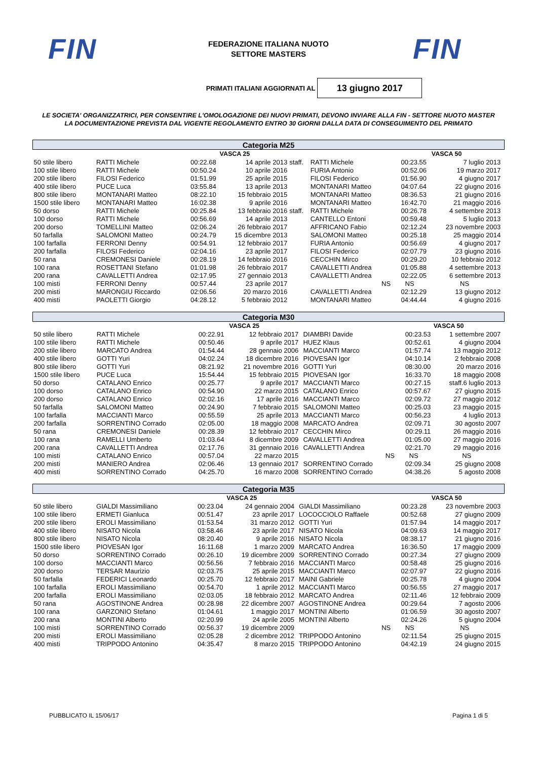FIN
FEDERAZIONE ITALIANA NUOTO
SETTORE MASTERS
FIN
PRIMATI ITALIANI AGGIORNATI AL
13 giugno 2017
LE SOCIETA' ORGANIZZATRICI, PER CONSENTIRE L'OMOLOGAZIONE DEI NUOVI PRIMATI, DEVONO INVIARE ALLA FIN - SETTORE NUOTO MASTER LA DOCUMENTAZIONE PREVISTA DAL VIGENTE REGOLAMENTO ENTRO 30 GIORNI DALLA DATA DI CONSEGUIMENTO DEL PRIMATO
| Categoria M25 | | | | | | | | |
| | | VASCA 25 | | | | VASCA 50 | | |
| 50 stile libero | RATTI Michele | 00:22.68 | 14 aprile 2013 | staff. | RATTI Michele | 00:23.55 | 7 luglio 2013 | |
| 100 stile libero | RATTI Michele | 00:50.24 | 10 aprile 2016 | | FURIA Antonio | 00:52.06 | 19 marzo 2017 | |
| 200 stile libero | FILOSI Federico | 01:51.99 | 25 aprile 2015 | | FILOSI Federico | 01:56.90 | 4 giugno 2017 | |
| 400 stile libero | PUCE Luca | 03:55.84 | 13 aprile 2013 | | MONTANARI Matteo | 04:07.64 | 22 giugno 2016 | |
| 800 stile libero | MONTANARI Matteo | 08:22.10 | 15 febbraio 2015 | | MONTANARI Matteo | 08:36.53 | 21 giugno 2016 | |
| 1500 stile libero | MONTANARI Matteo | 16:02.38 | 9 aprile 2016 | | MONTANARI Matteo | 16:42.70 | 21 maggio 2016 | |
| 50 dorso | RATTI Michele | 00:25.84 | 13 febbraio 2016 | staff. | RATTI Michele | 00:26.78 | 4 settembre 2013 | |
| 100 dorso | RATTI Michele | 00:56.69 | 14 aprile 2013 | | CANTELLO Entoni | 00:59.48 | 5 luglio 2013 | |
| 200 dorso | TOMELLINI Matteo | 02:06.24 | 26 febbraio 2017 | | AFFRICANO Fabio | 02:12.24 | 23 novembre 2003 | |
| 50 farfalla | SALOMONI Matteo | 00:24.79 | 15 dicembre 2013 | | SALOMONI Matteo | 00:25.18 | 25 maggio 2014 | |
| 100 farfalla | FERRONI Denny | 00:54.91 | 12 febbraio 2017 | | FURIA Antonio | 00:56.69 | 4 giugno 2017 | |
| 200 farfalla | FILOSI Federico | 02:04.16 | 23 aprile 2017 | | FILOSI Federico | 02:07.79 | 23 giugno 2016 | |
| 50 rana | CREMONESI Daniele | 00:28.19 | 14 febbraio 2016 | | CECCHIN Mirco | 00:29.20 | 10 febbraio 2012 | |
| 100 rana | ROSETTANI Stefano | 01:01.98 | 26 febbraio 2017 | | CAVALLETTI Andrea | 01:05.88 | 4 settembre 2013 | |
| 200 rana | CAVALLETTI Andrea | 02:17.95 | 27 gennaio 2013 | | CAVALLETTI Andrea | 02:22.05 | 6 settembre 2013 | |
| 100 misti | FERRONI Denny | 00:57.44 | 23 aprile 2017 | | NS | NS | NS | |
| 200 misti | MARONGIU Riccardo | 02:06.56 | 20 marzo 2016 | | CAVALLETTI Andrea | 02:12.29 | 13 giugno 2012 | |
| 400 misti | PAOLETTI Giorgio | 04:28.12 | 5 febbraio 2012 | | MONTANARI Matteo | 04:44.44 | 4 giugno 2016 | |
| Categoria M30 | | | | | | | | |
| | | VASCA 25 | | | | VASCA 50 | | |
| 50 stile libero | RATTI Michele | 00:22.91 | 12 febbraio 2017 | | DIAMBRI Davide | 00:23.53 | 1 settembre 2007 | |
| 100 stile libero | RATTI Michele | 00:50.46 | 9 aprile 2017 | | HUEZ Klaus | 00:52.61 | 4 giugno 2004 | |
| 200 stile libero | MARCATO Andrea | 01:54.44 | 28 gennaio 2006 | | MACCIANTI Marco | 01:57.74 | 13 maggio 2012 | |
| 400 stile libero | GOTTI Yuri | 04:02.24 | 18 dicembre 2016 | | PIOVESAN Igor | 04:10.14 | 2 febbraio 2008 | |
| 800 stile libero | GOTTI Yuri | 08:21.92 | 21 novembre 2016 | | GOTTI Yuri | 08:30.00 | 20 marzo 2016 | |
| 1500 stile libero | PUCE Luca | 15:54.44 | 15 febbraio 2015 | | PIOVESAN Igor | 16:33.70 | 18 maggio 2008 | |
| 50 dorso | CATALANO Enrico | 00:25.77 | 9 aprile 2017 | | MACCIANTI Marco | 00:27.15 | staff.6 luglio 2013 | |
| 100 dorso | CATALANO Enrico | 00:54.90 | 22 marzo 2015 | | CATALANO Enrico | 00:57.67 | 27 giugno 2015 | |
| 200 dorso | CATALANO Enrico | 02:02.16 | 17 aprile 2016 | | MACCIANTI Marco | 02:09.72 | 27 maggio 2012 | |
| 50 farfalla | SALOMONI Matteo | 00:24.90 | 7 febbraio 2015 | | SALOMONI Matteo | 00:25.03 | 23 maggio 2015 | |
| 100 farfalla | MACCIANTI Marco | 00:55.59 | 25 aprile 2013 | | MACCIANTI Marco | 00:56.23 | 4 luglio 2013 | |
| 200 farfalla | SORRENTINO Corrado | 02:05.00 | 18 maggio 2008 | | MARCATO Andrea | 02:09.71 | 30 agosto 2007 | |
| 50 rana | CREMONESI Daniele | 00:28.39 | 12 febbraio 2017 | | CECCHIN Mirco | 00:29.11 | 26 maggio 2016 | |
| 100 rana | RAMELLI Umberto | 01:03.64 | 8 dicembre 2009 | | CAVALLETTI Andrea | 01:05.00 | 27 maggio 2016 | |
| 200 rana | CAVALLETTI Andrea | 02:17.76 | 31 gennaio 2016 | | CAVALLETTI Andrea | 02:21.70 | 29 maggio 2016 | |
| 100 misti | CATALANO Enrico | 00:57.04 | 22 marzo 2015 | | NS | NS | NS | |
| 200 misti | MANIERO Andrea | 02:06.46 | 13 gennaio 2017 | | SORRENTINO Corrado | 02:09.34 | 25 giugno 2008 | |
| 400 misti | SORRENTINO Corrado | 04:25.70 | 16 marzo 2008 | | SORRENTINO Corrado | 04:38.26 | 5 agosto 2008 | |
| Categoria M35 | | | | | | | | |
| | | VASCA 25 | | | | VASCA 50 | | |
| 50 stile libero | GIALDI Massimiliano | 00:23.04 | 24 gennaio 2004 | | GIALDI Massimiliano | 00:23.28 | 23 novembre 2003 | |
| 100 stile libero | ERMETI Gianluca | 00:51.47 | 23 aprile 2017 | | LOCOCCIOLO Raffaele | 00:52.68 | 27 giugno 2009 | |
| 200 stile libero | EROLI Massimiliano | 01:53.54 | 31 marzo 2012 | | GOTTI Yuri | 01:57.94 | 14 maggio 2017 | |
| 400 stile libero | NISATO Nicola | 03:58.46 | 23 aprile 2017 | | NISATO Nicola | 04:09.63 | 14 maggio 2017 | |
| 800 stile libero | NISATO Nicola | 08:20.40 | 9 aprile 2016 | | NISATO Nicola | 08:38.17 | 21 giugno 2016 | |
| 1500 stile libero | PIOVESAN Igor | 16:11.68 | 1 marzo 2009 | | MARCATO Andrea | 16:36.50 | 17 maggio 2009 | |
| 50 dorso | SORRENTINO Corrado | 00:26.10 | 19 dicembre 2009 | | SORRENTINO Corrado | 00:27.34 | 27 giugno 2009 | |
| 100 dorso | MACCIANTI Marco | 00:56.56 | 7 febbraio 2016 | | MACCIANTI Marco | 00:58.48 | 25 giugno 2016 | |
| 200 dorso | TERSAR Maurizio | 02:03.75 | 25 aprile 2015 | | MACCIANTI Marco | 02:07.97 | 22 giugno 2016 | |
| 50 farfalla | FEDERICI Leonardo | 00:25.70 | 12 febbraio 2017 | | MAINI Gabriele | 00:25.78 | 4 giugno 2004 | |
| 100 farfalla | EROLI Massimiliano | 00:54.70 | 1 aprile 2012 | | MACCIANTI Marco | 00:56.55 | 27 maggio 2017 | |
| 200 farfalla | EROLI Massimiliano | 02:03.05 | 18 febbraio 2012 | | MARCATO Andrea | 02:11.46 | 12 febbraio 2009 | |
| 50 rana | AGOSTINONE Andrea | 00:28.98 | 22 dicembre 2007 | | AGOSTINONE Andrea | 00:29.64 | 7 agosto 2006 | |
| 100 rana | GARZONIO Stefano | 01:04.61 | 1 maggio 2017 | | MONTINI Alberto | 01:06.59 | 30 agosto 2007 | |
| 200 rana | MONTINI Alberto | 02:20.99 | 24 aprile 2005 | | MONTINI Alberto | 02:24.26 | 5 giugno 2004 | |
| 100 misti | SORRENTINO Corrado | 00:56.37 | 19 dicembre 2009 | | NS | NS | NS | |
| 200 misti | EROLI Massimiliano | 02:05.28 | 2 dicembre 2012 | | TRIPPODO Antonino | 02:11.54 | 25 giugno 2015 | |
| 400 misti | TRIPPODO Antonino | 04:35.47 | 8 marzo 2015 | | TRIPPODO Antonino | 04:42.19 | 24 giugno 2015 | |
PUBBLICATO IL 15/06/17 Pagina 1 di 5